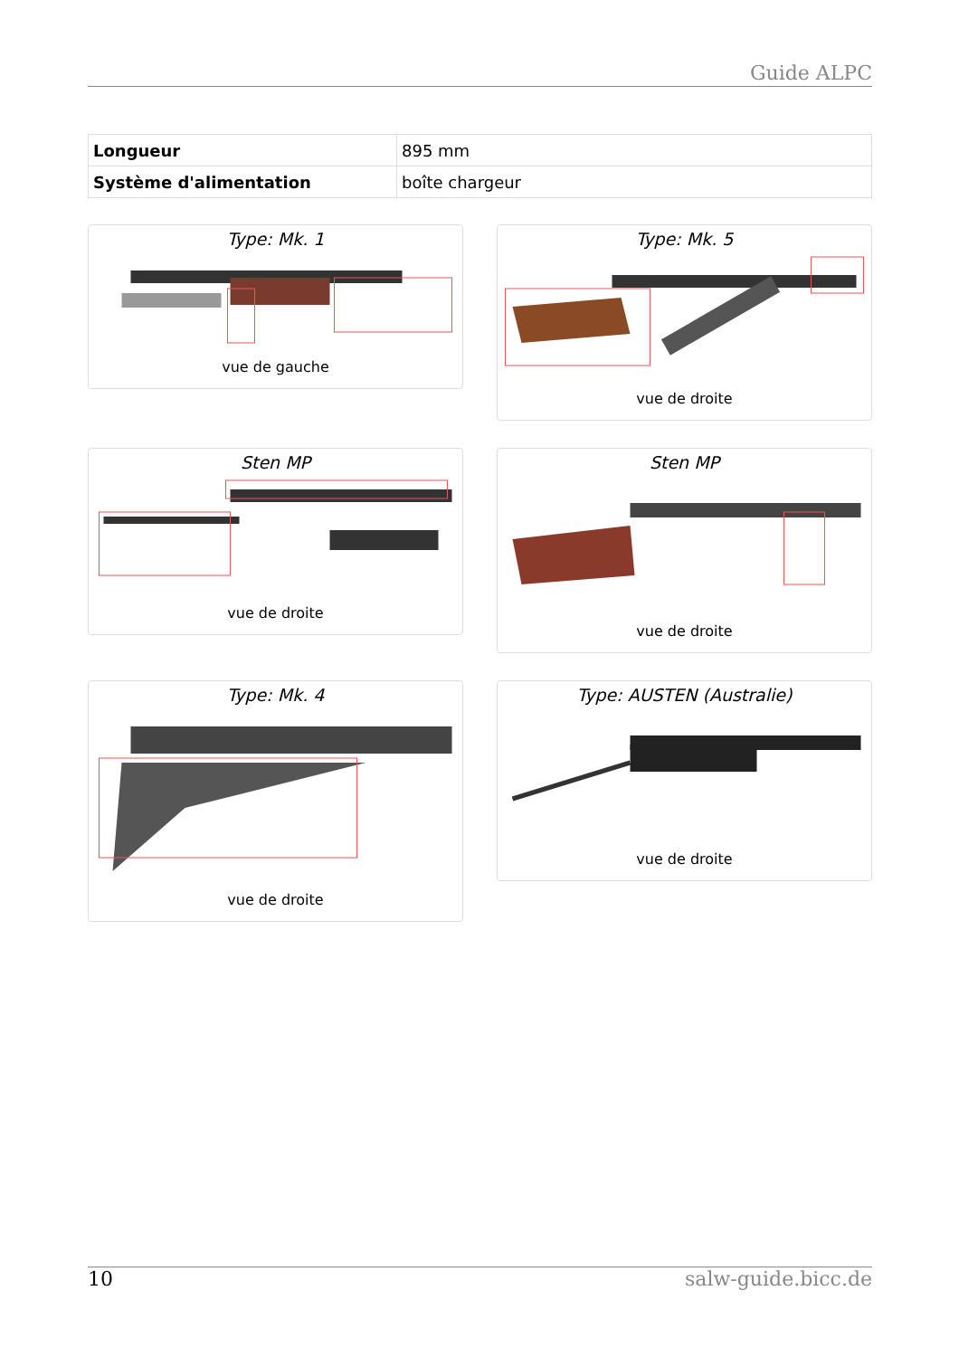Guide ALPC
| Longueur | 895 mm |
| Système d'alimentation | boîte chargeur |
Type: Mk. 1
vue de gauche
Type: Mk. 5
vue de droite
Sten MP
vue de droite
Sten MP
vue de droite
Type: Mk. 4
vue de droite
Type: AUSTEN (Australie)
vue de droite
10 salw-guide.bicc.de